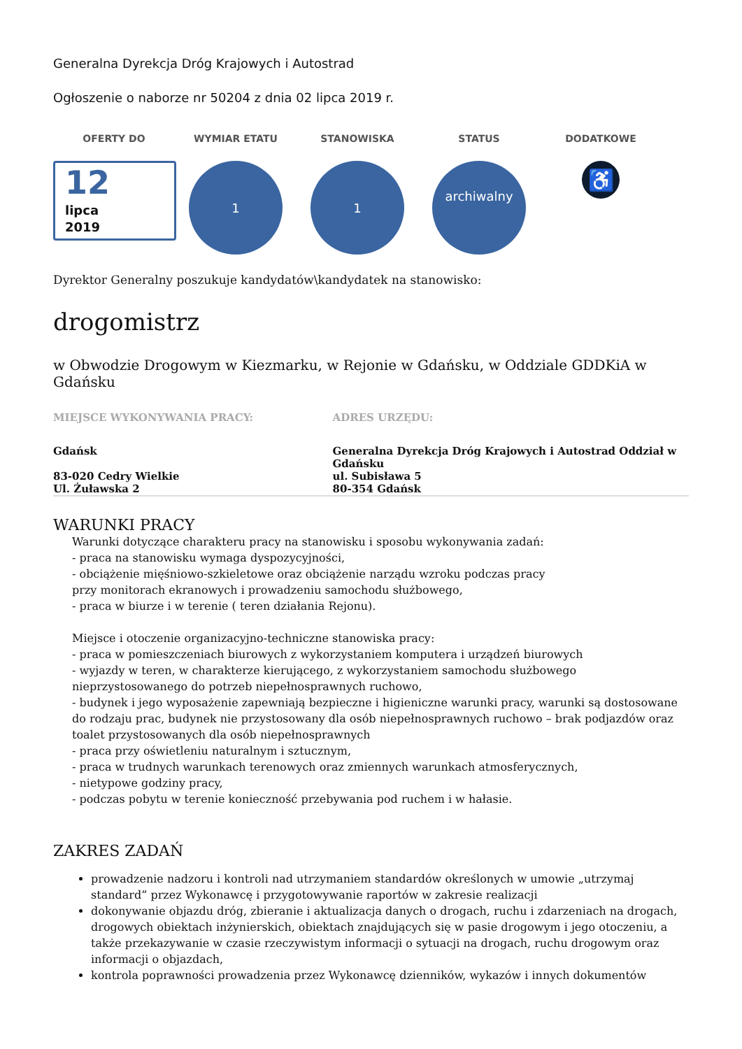Generalna Dyrekcja Dróg Krajowych i Autostrad
Ogłoszenie o naborze nr 50204 z dnia 02 lipca 2019 r.
OFERTY DO
12
lipca
2019
WYMIAR ETATU
1
STANOWISKA
1
STATUS
archiwalny
DODATKOWE
♿
Dyrektor Generalny poszukuje kandydatów\kandydatek na stanowisko:
drogomistrz
w Obwodzie Drogowym w Kiezmarku, w Rejonie w Gdańsku, w Oddziale GDDKiA w Gdańsku
MIEJSCE WYKONYWANIA PRACY:
Gdańsk
83-020 Cedry Wielkie
Ul. Żuławska 2
ADRES URZĘDU:
Generalna Dyrekcja Dróg Krajowych i Autostrad Oddział w Gdańsku
ul. Subisława 5
80-354 Gdańsk
WARUNKI PRACY
Warunki dotyczące charakteru pracy na stanowisku i sposobu wykonywania zadań:
- praca na stanowisku wymaga dyspozycyjności,
- obciążenie mięśniowo-szkieletowe oraz obciążenie narządu wzroku podczas pracy
przy monitorach ekranowych i prowadzeniu samochodu służbowego,
- praca w biurze i w terenie ( teren działania Rejonu).
Miejsce i otoczenie organizacyjno-techniczne stanowiska pracy:
- praca w pomieszczeniach biurowych z wykorzystaniem komputera i urządzeń biurowych
- wyjazdy w teren, w charakterze kierującego, z wykorzystaniem samochodu służbowego nieprzystosowanego do potrzeb niepełnosprawnych ruchowo,
- budynek i jego wyposażenie zapewniają bezpieczne i higieniczne warunki pracy, warunki są dostosowane do rodzaju prac, budynek nie przystosowany dla osób niepełnosprawnych ruchowo – brak podjazdów oraz toalet przystosowanych dla osób niepełnosprawnych
- praca przy oświetleniu naturalnym i sztucznym,
- praca w trudnych warunkach terenowych oraz zmiennych warunkach atmosferycznych,
- nietypowe godziny pracy,
- podczas pobytu w terenie konieczność przebywania pod ruchem i w hałasie.
ZAKRES ZADAŃ
prowadzenie nadzoru i kontroli nad utrzymaniem standardów określonych w umowie „utrzymaj standard” przez Wykonawcę i przygotowywanie raportów w zakresie realizacji
dokonywanie objazdu dróg, zbieranie i aktualizacja danych o drogach, ruchu i zdarzeniach na drogach, drogowych obiektach inżynierskich, obiektach znajdujących się w pasie drogowym i jego otoczeniu, a także przekazywanie w czasie rzeczywistym informacji o sytuacji na drogach, ruchu drogowym oraz informacji o objazdach,
kontrola poprawności prowadzenia przez Wykonawcę dzienników, wykazów i innych dokumentów